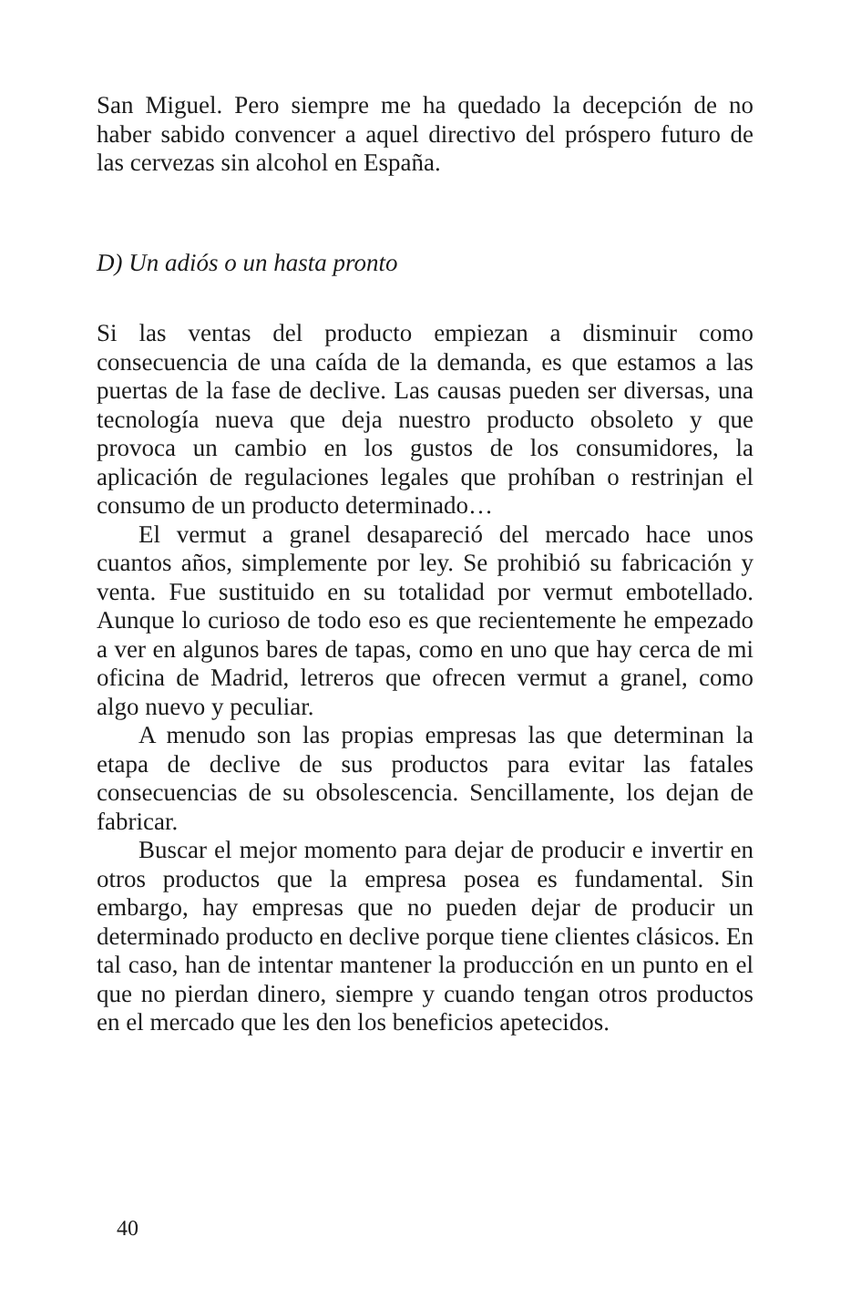San Miguel. Pero siempre me ha quedado la decepción de no haber sabido convencer a aquel directivo del próspero futuro de las cervezas sin alcohol en España.
D) Un adiós o un hasta pronto
Si las ventas del producto empiezan a disminuir como consecuencia de una caída de la demanda, es que estamos a las puertas de la fase de declive. Las causas pueden ser diversas, una tecnología nueva que deja nuestro producto obsoleto y que provoca un cambio en los gustos de los consumidores, la aplicación de regulaciones legales que prohíban o restrinjan el consumo de un producto determinado…
El vermut a granel desapareció del mercado hace unos cuantos años, simplemente por ley. Se prohibió su fabricación y venta. Fue sustituido en su totalidad por vermut embotellado. Aunque lo curioso de todo eso es que recientemente he empezado a ver en algunos bares de tapas, como en uno que hay cerca de mi oficina de Madrid, letreros que ofrecen vermut a granel, como algo nuevo y peculiar.
A menudo son las propias empresas las que determinan la etapa de declive de sus productos para evitar las fatales consecuencias de su obsolescencia. Sencillamente, los dejan de fabricar.
Buscar el mejor momento para dejar de producir e invertir en otros productos que la empresa posea es fundamental. Sin embargo, hay empresas que no pueden dejar de producir un determinado producto en declive porque tiene clientes clásicos. En tal caso, han de intentar mantener la producción en un punto en el que no pierdan dinero, siempre y cuando tengan otros productos en el mercado que les den los beneficios apetecidos.
40